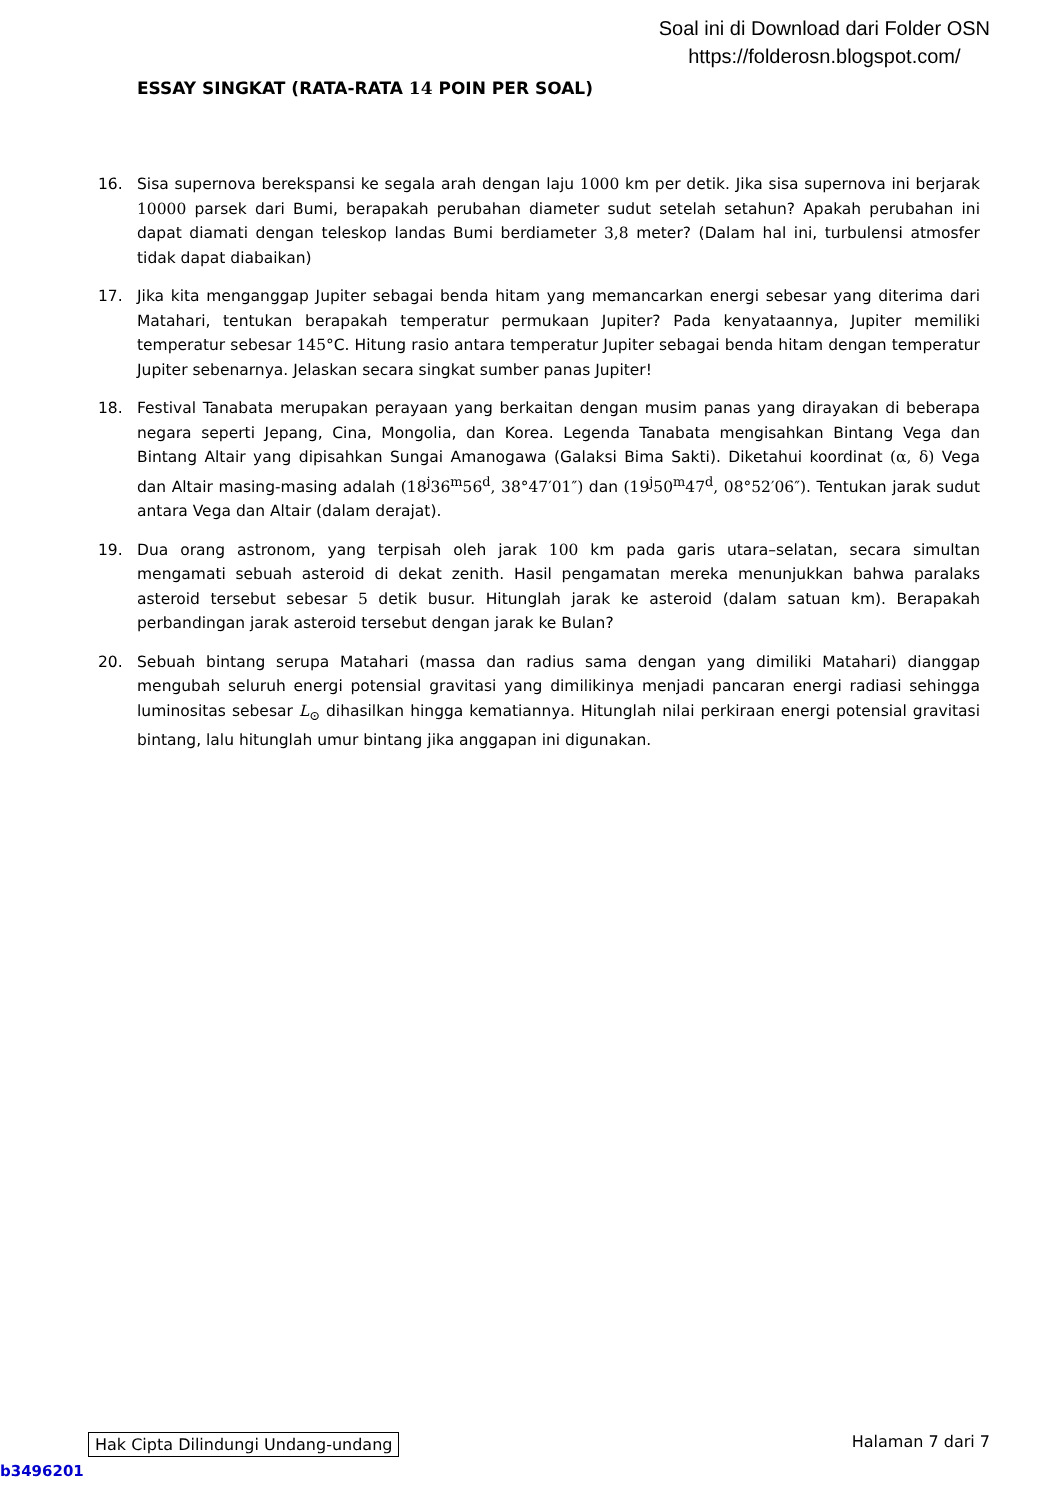Soal ini di Download dari Folder OSN
https://folderosn.blogspot.com/
ESSAY SINGKAT (RATA-RATA 14 POIN PER SOAL)
16. Sisa supernova berekspansi ke segala arah dengan laju 1000 km per detik. Jika sisa supernova ini berjarak 10000 parsek dari Bumi, berapakah perubahan diameter sudut setelah setahun? Apakah perubahan ini dapat diamati dengan teleskop landas Bumi berdiameter 3,8 meter? (Dalam hal ini, turbulensi atmosfer tidak dapat diabaikan)
17. Jika kita menganggap Jupiter sebagai benda hitam yang memancarkan energi sebesar yang diterima dari Matahari, tentukan berapakah temperatur permukaan Jupiter? Pada kenyataannya, Jupiter memiliki temperatur sebesar 145°C. Hitung rasio antara temperatur Jupiter sebagai benda hitam dengan temperatur Jupiter sebenarnya. Jelaskan secara singkat sumber panas Jupiter!
18. Festival Tanabata merupakan perayaan yang berkaitan dengan musim panas yang dirayakan di beberapa negara seperti Jepang, Cina, Mongolia, dan Korea. Legenda Tanabata mengisahkan Bintang Vega dan Bintang Altair yang dipisahkan Sungai Amanogawa (Galaksi Bima Sakti). Diketahui koordinat (α, δ) Vega dan Altair masing-masing adalah (18<sup>j</sup>36<sup>m</sup>56<sup>d</sup>, 38°47′01″) dan (19<sup>j</sup>50<sup>m</sup>47<sup>d</sup>, 08°52′06″). Tentukan jarak sudut antara Vega dan Altair (dalam derajat).
19. Dua orang astronom, yang terpisah oleh jarak 100 km pada garis utara–selatan, secara simultan mengamati sebuah asteroid di dekat zenith. Hasil pengamatan mereka menunjukkan bahwa paralaks asteroid tersebut sebesar 5 detik busur. Hitunglah jarak ke asteroid (dalam satuan km). Berapakah perbandingan jarak asteroid tersebut dengan jarak ke Bulan?
20. Sebuah bintang serupa Matahari (massa dan radius sama dengan yang dimiliki Matahari) dianggap mengubah seluruh energi potensial gravitasi yang dimilikinya menjadi pancaran energi radiasi sehingga luminositas sebesar L<sub>⊙</sub> dihasilkan hingga kematiannya. Hitunglah nilai perkiraan energi potensial gravitasi bintang, lalu hitunglah umur bintang jika anggapan ini digunakan.
Hak Cipta Dilindungi Undang-undang Halaman 7 dari 7
b3496201